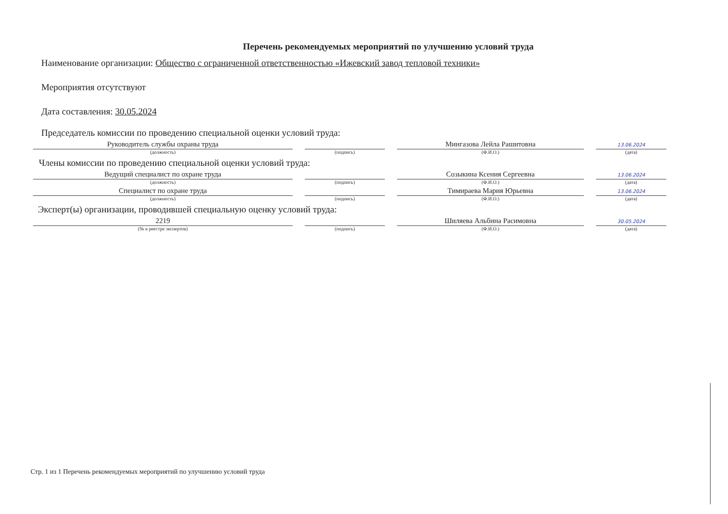Перечень рекомендуемых мероприятий по улучшению условий труда
Наименование организации: Общество с ограниченной ответственностью «Ижевский завод тепловой техники»
Мероприятия отсутствуют
Дата составления: 30.05.2024
Председатель комиссии по проведению специальной оценки условий труда:
Руководитель службы охраны труда
(должность)
(подпись)
Мингазова Лейла Рашитовна
(Ф.И.О.)
13.06.2024
(дата)
Члены комиссии по проведению специальной оценки условий труда:
Ведущий специалист по охране труда
(должность)
(подпись)
Созыкина Ксения Сергеевна
(Ф.И.О.)
13.06.2024
(дата)
Специалист по охране труда
(должность)
(подпись)
Тимираева Мария Юрьевна
(Ф.И.О.)
13.06.2024
(дата)
Эксперт(ы) организации, проводившей специальную оценку условий труда:
2219
(№ в реестре экспертов)
(подпись)
Шиляева Альбина Расимовна
(Ф.И.О.)
30.05.2024
(дата)
Стр. 1 из 1 Перечень рекомендуемых мероприятий по улучшению условий труда